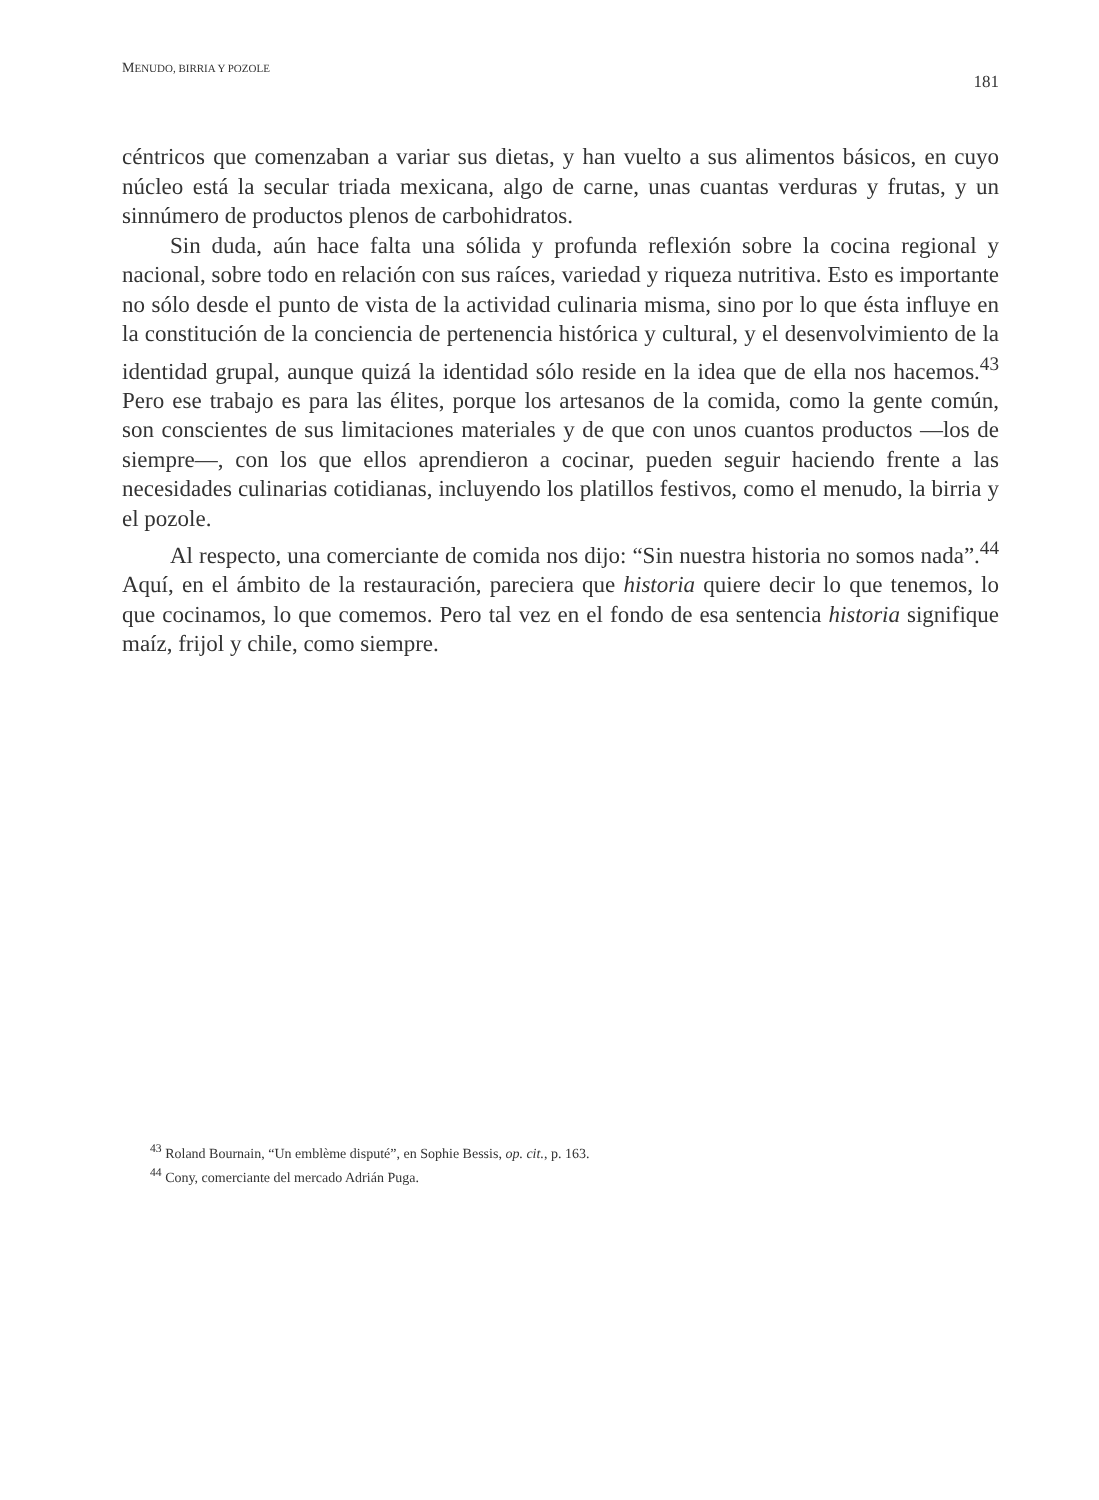MENUDO, BIRRIA Y POZOLE 181
céntricos que comenzaban a variar sus dietas, y han vuelto a sus alimentos básicos, en cuyo núcleo está la secular triada mexicana, algo de carne, unas cuantas verduras y frutas, y un sinnúmero de productos plenos de carbohidratos.
Sin duda, aún hace falta una sólida y profunda reflexión sobre la cocina regional y nacional, sobre todo en relación con sus raíces, variedad y riqueza nutritiva. Esto es importante no sólo desde el punto de vista de la actividad culinaria misma, sino por lo que ésta influye en la constitución de la conciencia de pertenencia histórica y cultural, y el desenvolvimiento de la identidad grupal, aunque quizá la identidad sólo reside en la idea que de ella nos hacemos.<sup>43</sup> Pero ese trabajo es para las élites, porque los artesanos de la comida, como la gente común, son conscientes de sus limitaciones materiales y de que con unos cuantos productos —los de siempre—, con los que ellos aprendieron a cocinar, pueden seguir haciendo frente a las necesidades culinarias cotidianas, incluyendo los platillos festivos, como el menudo, la birria y el pozole.
Al respecto, una comerciante de comida nos dijo: “Sin nuestra historia no somos nada”.<sup>44</sup> Aquí, en el ámbito de la restauración, pareciera que historia quiere decir lo que tenemos, lo que cocinamos, lo que comemos. Pero tal vez en el fondo de esa sentencia historia signifique maíz, frijol y chile, como siempre.
<sup>43</sup> Roland Bournain, “Un emblème disputé”, en Sophie Bessis, op. cit., p. 163.
<sup>44</sup> Cony, comerciante del mercado Adrián Puga.